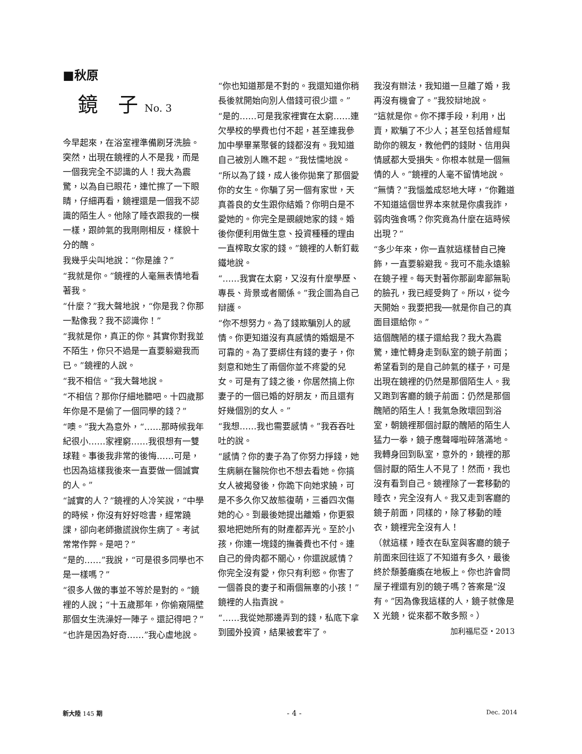■秋原
鏡　子 No. 3
今早起來，在浴室裡準備刷牙洗臉。突然，出現在鏡裡的人不是我，而是一個我完全不認識的人！我大為震驚，以為自已眼花，連忙擦了一下眼睛，仔細再看，鏡裡還是一個我不認識的陌生人。他除了睡衣跟我的一模一樣，跟帥氣的我剛剛相反，樣貌十分的醜。
我幾乎尖叫地說：“你是誰？”
“我就是你。”鏡裡的人毫無表情地看著我。
“什麼？”我大聲地說，“你是我？你那一點像我？我不認識你！”
“我就是你，真正的你。其實你對我並不陌生，你只不過是一直要躲避我而已。”鏡裡的人說。
“我不相信。”我大聲地說。
“不相信？那你仔細地聽吧。十四歲那年你是不是偷了一個同學的錢？”
“噢。”我大為意外，“……那時候我年紀很小……家裡窮……我很想有一雙球鞋。事後我非常的後悔……可是，也因為這樣我後來一直要做一個誠實的人。”
“誠實的人？”鏡裡的人冷笑說，“中學的時候，你沒有好好唸書，經常蹺課，卻向老師撒謊說你生病了。考試常常作弊。是吧？”
“是的……”我說，“可是很多同學也不是一樣嗎？”
“很多人做的事並不等於是對的。”鏡裡的人說；“十五歲那年，你偷窺隔壁那個女生洗澡好一陣子。還記得吧？”
“也許是因為好奇……”我心虛地說。
“你也知道那是不對的。我還知道你稍長後就開始向別人借錢可很少還。”
“是的……可是我家裡實在太窮……連欠學校的學費也付不起，甚至連我參加中學畢業聚餐的錢都沒有。我知道自己被別人瞧不起。”我怯懦地說。
“所以為了錢，成人後你拋棄了那個愛你的女生。你騙了另一個有家世，天真善良的女生跟你結婚？你明白是不愛她的。你完全是覬覦她家的錢。婚後你便利用做生意、投資種種的理由一直榨取女家的錢。”鏡裡的人斬釘截鐵地說。
“……我實在太窮，又沒有什麼學歷、專長、背景或者關係。”我企圖為自己辯護。
“你不想努力。為了錢欺騙別人的感情。你更知道沒有真感情的婚姻是不可靠的。為了要綁住有錢的妻子，你刻意和她生了兩個你並不疼愛的兒女。可是有了錢之後，你居然搞上你妻子的一個已婚的好朋友，而且還有好幾個別的女人。”
“我想……我也需要感情。”我吞吞吐吐的說。
“感情？你的妻子為了你努力掙錢，她生病躺在醫院你也不想去看她。你搞女人被揭發後，你跪下向她求饒，可是不多久你又故態復萌，三番四次傷她的心。到最後她提出離婚，你更狠狠地把她所有的財產都弄光。至於小孩，你連一塊錢的撫養費也不付。連自己的骨肉都不關心，你還說感情？你完全沒有愛，你只有利慾。你害了一個善良的妻子和兩個無辜的小孩！”鏡裡的人指責說。
“……我從她那邊弄到的錢，私底下拿到國外投資，結果被套牢了。
我沒有辦法，我知道一旦離了婚，我再沒有機會了。”我狡辯地說。
“這就是你。你不擇手段，利用，出賣，欺騙了不少人；甚至包括曾經幫助你的親友，教他們的錢財、信用與情感都大受損失。你根本就是一個無情的人。”鏡裡的人毫不留情地說。
“無情？”我惱羞成怒地大哮，“你難道不知道這個世界本來就是你虞我詐，弱肉強食嗎？你究竟為什麼在這時候出現？“
“多少年來，你一直就這樣替自己掩飾，一直要躲避我。我可不能永遠躲在鏡子裡。每天對著你那副卑鄙無恥的臉孔，我已經受夠了。所以，從今天開始。我要把我──就是你自己的真面目還給你。”
這個醜陋的樣子還給我？我大為震驚，連忙轉身走到臥室的鏡子前面；希望看到的是自己帥氣的樣子，可是出現在鏡裡的仍然是那個陌生人。我又跑到客廳的鏡子前面：仍然是那個醜陋的陌生人！我氣急敗壞回到浴室，朝鏡裡那個討厭的醜陋的陌生人猛力一拳，鏡子應聲嘩啦碎落滿地。我轉身回到臥室，意外的，鏡裡的那個討厭的陌生人不見了！然而，我也沒有看到自己。鏡裡除了一套移動的睡衣，完全沒有人。我又走到客廳的鏡子前面，同樣的，除了移動的睡衣，鏡裡完全沒有人！
（就這樣，睡衣在臥室與客廳的鏡子前面來回往返了不知道有多久，最後終於頹萎癱瘓在地板上。你也許會問屋子裡還有別的鏡子嗎？答案是“沒有。”因為像我這樣的人，鏡子就像是 X 光鏡，從來都不敢多照。）
加利福尼亞・2013
新大陸 145 期 - 4 - Dec. 2014